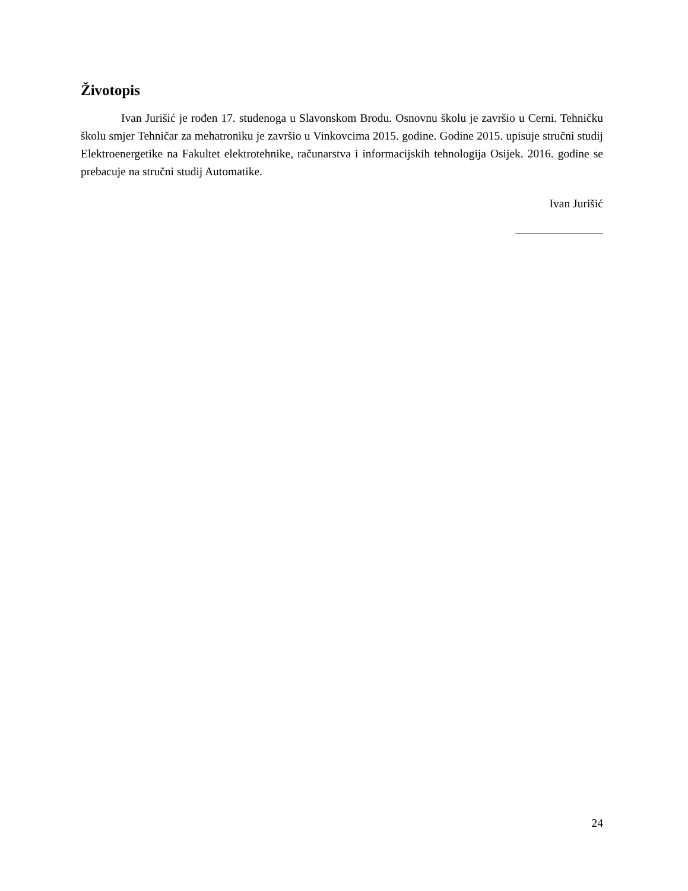Životopis
Ivan Jurišić je rođen 17. studenoga u Slavonskom Brodu. Osnovnu školu je završio u Cerni. Tehničku školu smjer Tehničar za mehatroniku je završio u Vinkovcima 2015. godine. Godine 2015. upisuje stručni studij Elektroenergetike na Fakultet elektrotehnike, računarstva i informacijskih tehnologija Osijek. 2016. godine se prebacuje na stručni studij Automatike.
Ivan Jurišić
24